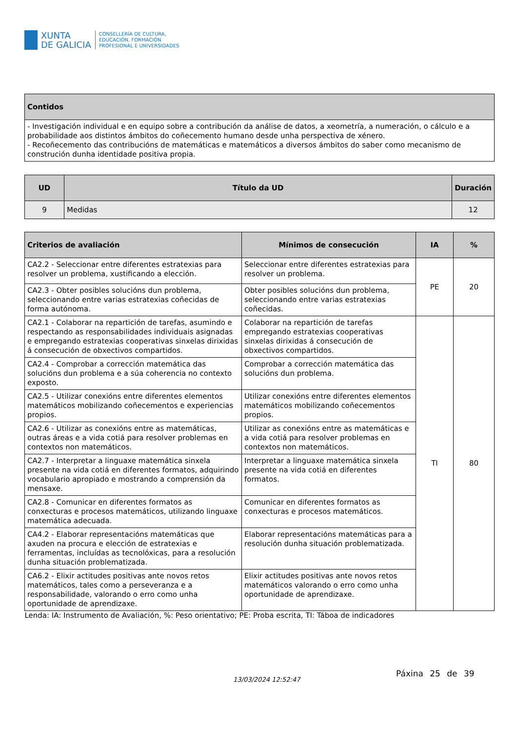XUNTA
DE GALICIA
CONSELLERÍA DE CULTURA,
EDUCACIÓN, FORMACIÓN
PROFESIONAL E UNIVERSIDADES
| Contidos |
| --- |
| - Investigación individual e en equipo sobre a contribución da análise de datos, a xeometría, a numeración, o cálculo e a probabilidade aos distintos ámbitos do coñecemento humano desde unha perspectiva de xénero. - Recoñecemento das contribucións de matemáticas e matemáticos a diversos ámbitos do saber como mecanismo de construción dunha identidade positiva propia. |
| UD | Título da UD | Duración |
| --- | --- | --- |
| 9 | Medidas | 12 |
| Criterios de avaliación | Mínimos de consecución | IA | % |
| --- | --- | --- | --- |
| CA2.2 - Seleccionar entre diferentes estratexias para resolver un problema, xustificando a elección. | Seleccionar entre diferentes estratexias para resolver un problema. | PE | 20 |
| CA2.3 - Obter posibles solucións dun problema, seleccionando entre varias estratexias coñecidas de forma autónoma. | Obter posibles solucións dun problema, seleccionando entre varias estratexias coñecidas. | | |
| CA2.1 - Colaborar na repartición de tarefas, asumindo e respectando as responsabilidades individuais asignadas e empregando estratexias cooperativas sinxelas dirixidas á consecución de obxectivos compartidos. | Colaborar na repartición de tarefas empregando estratexias cooperativas sinxelas dirixidas á consecución de obxectivos compartidos. | TI | 80 |
| CA2.4 - Comprobar a corrección matemática das solucións dun problema e a súa coherencia no contexto exposto. | Comprobar a corrección matemática das solucións dun problema. | | |
| CA2.5 - Utilizar conexións entre diferentes elementos matemáticos mobilizando coñecementos e experiencias propios. | Utilizar conexións entre diferentes elementos matemáticos mobilizando coñecementos propios. | | |
| CA2.6 - Utilizar as conexións entre as matemáticas, outras áreas e a vida cotiá para resolver problemas en contextos non matemáticos. | Utilizar as conexións entre as matemáticas e a vida cotiá para resolver problemas en contextos non matemáticos. | | |
| CA2.7 - Interpretar a linguaxe matemática sinxela presente na vida cotiá en diferentes formatos, adquirindo vocabulario apropiado e mostrando a comprensión da mensaxe. | Interpretar a linguaxe matemática sinxela presente na vida cotiá en diferentes formatos. | | |
| CA2.8 - Comunicar en diferentes formatos as conxecturas e procesos matemáticos, utilizando linguaxe matemática adecuada. | Comunicar en diferentes formatos as conxecturas e procesos matemáticos. | | |
| CA4.2 - Elaborar representacións matemáticas que axuden na procura e elección de estratexias e ferramentas, incluídas as tecnolóxicas, para a resolución dunha situación problematizada. | Elaborar representacións matemáticas para a resolución dunha situación problematizada. | | |
| CA6.2 - Elixir actitudes positivas ante novos retos matemáticos, tales como a perseveranza e a responsabilidade, valorando o erro como unha oportunidade de aprendizaxe. | Elixir actitudes positivas ante novos retos matemáticos valorando o erro como unha oportunidade de aprendizaxe. | | |
| Lenda: IA: Instrumento de Avaliación, %: Peso orientativo; PE: Proba escrita, TI: Táboa de indicadores | | | |
13/03/2024 12:52:47
Páxina 25 de 39